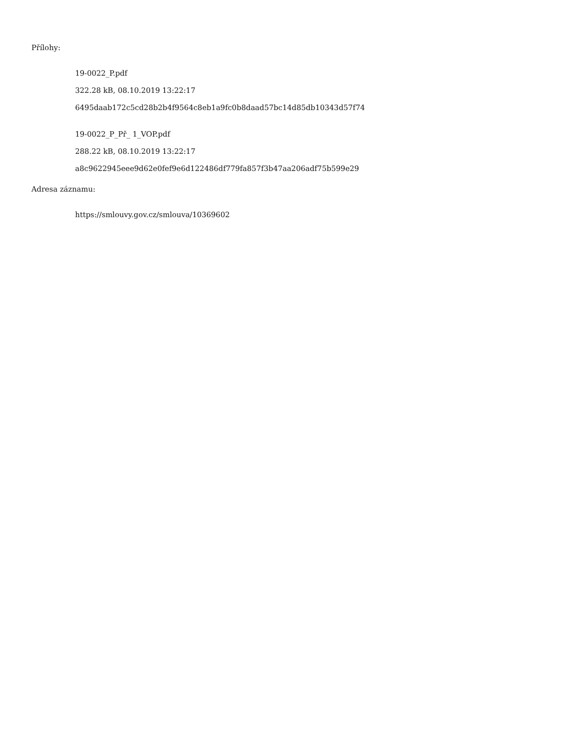Přílohy:
19-0022_P.pdf
322.28 kB, 08.10.2019 13:22:17
6495daab172c5cd28b2b4f9564c8eb1a9fc0b8daad57bc14d85db10343d57f74
19-0022_P_Př_ 1_VOP.pdf
288.22 kB, 08.10.2019 13:22:17
a8c9622945eee9d62e0fef9e6d122486df779fa857f3b47aa206adf75b599e29
Adresa záznamu:
https://smlouvy.gov.cz/smlouva/10369602